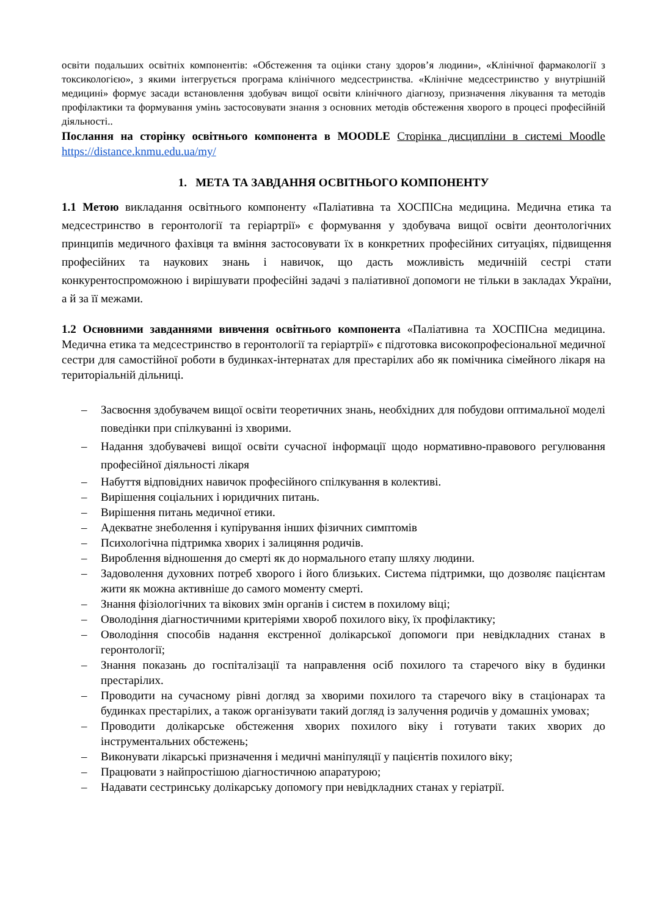освіти подальших освітніх компонентів: «Обстеження та оцінки стану здоров’я людини», «Клінічної фармакології з токсикологією», з якими інтегрується програма клінічного медсестринства. «Клінічне медсестринство у внутрішній медицині» формує засади встановлення здобувач вищої освіти клінічного діагнозу, призначення лікування та методів профілактики та формування умінь застосовувати знання з основних методів обстеження хворого в процесі професійній діяльності..
Послання на сторінку освітнього компонента в MOODLE Сторінка дисципліни в системі Moodle https://distance.knmu.edu.ua/my/
1. МЕТА ТА ЗАВДАННЯ ОСВІТНЬОГО КОМПОНЕНТУ
1.1 Метою викладання освітнього компоненту «Паліативна та ХОСПІСна медицина. Медична етика та медсестринство в геронтології та геріартрії» є формування у здобувача вищої освіти деонтологічних принципів медичного фахівця та вміння застосовувати їх в конкретних професійних ситуаціях, підвищення професійних та наукових знань і навичок, що дасть можливість медичніій сестрі стати конкурентоспроможною і вирішувати професійні задачі з паліативної допомоги не тільки в закладах України, а й за її межами.
1.2 Основними завданнями вивчення освітнього компонента «Паліативна та ХОСПІСна медицина. Медична етика та медсестринство в геронтології та геріартрії» є підготовка високопрофесіональної медичної сестри для самостійної роботи в будинках-інтернатах для престарілих або як помічника сімейного лікаря на територіальній дільниці.
– Засвоєння здобувачем вищої освіти теоретичних знань, необхідних для побудови оптимальної моделі поведінки при спілкуванні із хворими.
– Надання здобувачеві вищої освіти сучасної інформації щодо нормативно-правового регулювання професійної діяльності лікаря
– Набуття відповідних навичок професійного спілкування в колективі.
– Вирішення соціальних і юридичних питань.
– Вирішення питань медичної етики.
– Адекватне знеболення і купірування інших фізичних симптомів
– Психологічна підтримка хворих і залицяння родичів.
– Вироблення відношення до смерті як до нормального етапу шляху людини.
– Задоволення духовних потреб хворого і його близьких. Система підтримки, що дозволяє пацієнтам жити як можна активніше до самого моменту смерті.
– Знання фізіологічних та вікових змін органів і систем в похилому віці;
– Оволодіння діагностичними критеріями хвороб похилого віку, їх профілактику;
– Оволодіння способів надання екстренної долікарської допомоги при невідкладних станах в геронтології;
– Знання показань до госпіталізації та направлення осіб похилого та старечого віку в будинки престарілих.
– Проводити на сучасному рівні догляд за хворими похилого та старечого віку в стаціонарах та будинках престарілих, а також організувати такий догляд із залучення родичів у домашніх умовах;
– Проводити долікарське обстеження хворих похилого віку і готувати таких хворих до інструментальних обстежень;
– Виконувати лікарські призначення і медичні маніпуляції у пацієнтів похилого віку;
– Працювати з найпростішою діагностичною апаратурою;
– Надавати сестринську долікарську допомогу при невідкладних станах у геріатрії.